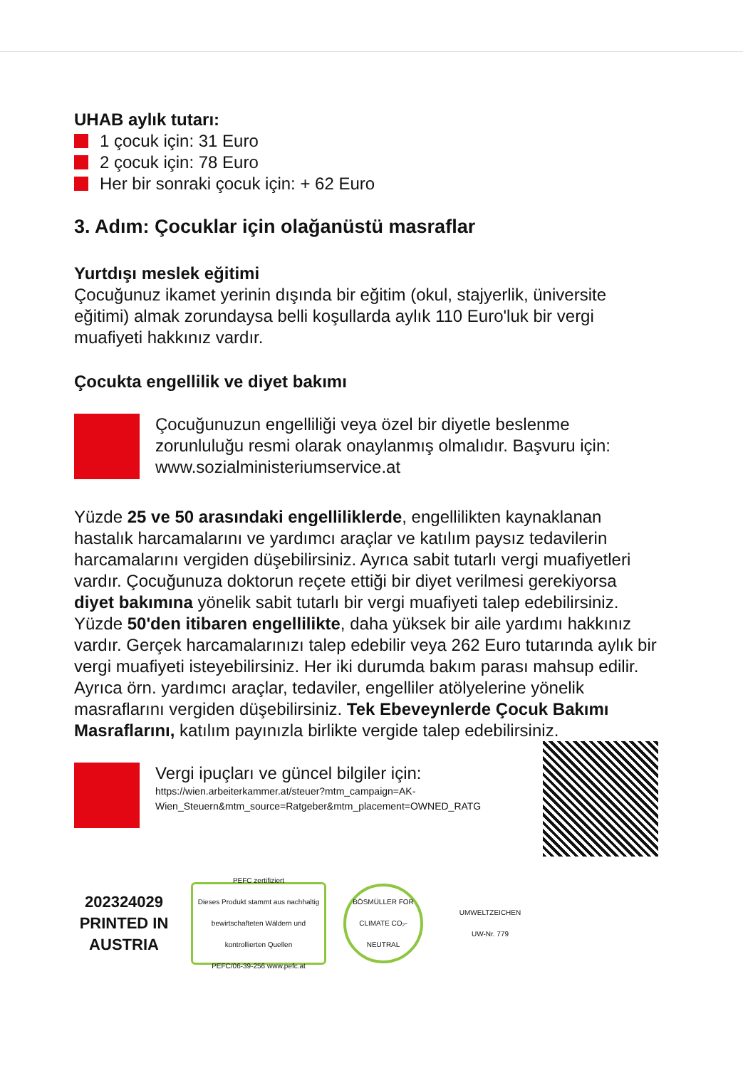UHAB aylık tutarı:
1 çocuk için: 31 Euro
2 çocuk için: 78 Euro
Her bir sonraki çocuk için: + 62 Euro
3. Adım: Çocuklar için olağanüstü masraflar
Yurtdışı meslek eğitimi
Çocuğunuz ikamet yerinin dışında bir eğitim (okul, stajyerlik, üniversite eğitimi) almak zorundaysa belli koşullarda aylık 110 Euro'luk bir vergi muafiyeti hakkınız vardır.
Çocukta engellilik ve diyet bakımı
Çocuğunuzun engelliliği veya özel bir diyetle beslenme zorunluluğu resmi olarak onaylanmış olmalıdır. Başvuru için: www.sozialministeriumservice.at
Yüzde 25 ve 50 arasındaki engelliliklerde, engellilikten kaynaklanan hastalık harcamalarını ve yardımcı araçlar ve katılım paysız tedavilerin harcamalarını vergiden düşebilirsiniz. Ayrıca sabit tutarlı vergi muafiyetleri vardır. Çocuğunuza doktorun reçete ettiği bir diyet verilmesi gerekiyorsa diyet bakımına yönelik sabit tutarlı bir vergi muafiyeti talep edebilirsiniz. Yüzde 50'den itibaren engellilikte, daha yüksek bir aile yardımı hakkınız vardır. Gerçek harcamalarınızı talep edebilir veya 262 Euro tutarında aylık bir vergi muafiyeti isteyebilirsiniz. Her iki durumda bakım parası mahsup edilir. Ayrıca örn. yardımcı araçlar, tedaviler, engelliler atölyelerine yönelik masraflarını vergiden düşebilirsiniz. Tek Ebeveynlerde Çocuk Bakımı Masraflarını, katılım payınızla birlikte vergide talep edebilirsiniz.
Vergi ipuçları ve güncel bilgiler için:
https://wien.arbeiterkammer.at/steuer?mtm_campaign=AK-Wien_Steuern&mtm_source=Ratgeber&mtm_placement=OWNED_RATG
202324029
PRINTED IN AUSTRIA
PEFC zertifiziert
Dieses Produkt stammt aus nachhaltig bewirtschafteten Wäldern und kontrollierten Quellen
PEFC/06-39-256 www.pefc.at
BÖSMÜLLER FOR CLIMATE CO₂-NEUTRAL
UMWELTZEICHEN
UW-Nr. 779